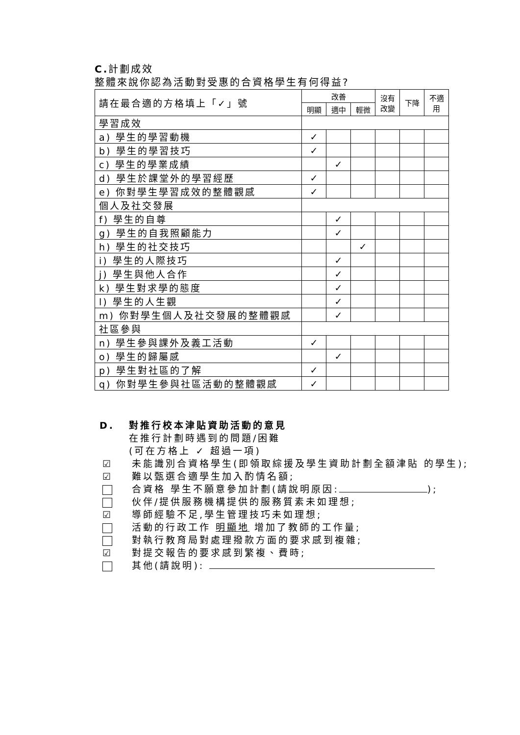C. 計劃成效
整體來說你認為活動對受惠的合資格學生有何得益?
| 請在最合適的方格填上「✓」號 | 改善 | | | 沒有 改變 | 下降 | 不適 用 |
| --- | --- | --- | --- | --- | --- | --- |
| | 明顯 | 適中 | 輕微 | | | |
| 學習成效 | | | | | | |
| a) 學生的學習動機 | ✓ | | | | | |
| b) 學生的學習技巧 | ✓ | | | | | |
| c) 學生的學業成績 | | ✓ | | | | |
| d) 學生於課堂外的學習經歷 | ✓ | | | | | |
| e) 你對學生學習成效的整體觀感 | ✓ | | | | | |
| 個人及社交發展 | | | | | | |
| f) 學生的自尊 | | ✓ | | | | |
| g) 學生的自我照顧能力 | | ✓ | | | | |
| h) 學生的社交技巧 | | | ✓ | | | |
| i) 學生的人際技巧 | | ✓ | | | | |
| j) 學生與他人合作 | | ✓ | | | | |
| k) 學生對求學的態度 | | ✓ | | | | |
| l) 學生的人生觀 | | ✓ | | | | |
| m) 你對學生個人及社交發展的整體觀感 | | ✓ | | | | |
| 社區參與 | | | | | | |
| n) 學生參與課外及義工活動 | ✓ | | | | | |
| o) 學生的歸屬感 | | ✓ | | | | |
| p) 學生對社區的了解 | ✓ | | | | | |
| q) 你對學生參與社區活動的整體觀感 | ✓ | | | | | |
D. 對推行校本津貼資助活動的意見
在推行計劃時遇到的問題/困難
(可在方格上 ✓ 超過一項)
☑ 未能識別合資格學生(即領取綜援及學生資助計劃全額津貼 的學生);
☑ 難以甄選合適學生加入酌情名額;
合資格 學生不願意參加計劃(請說明原因: );
伙伴/提供服務機構提供的服務質素未如理想;
☑ 導師經驗不足,學生管理技巧未如理想;
活動的行政工作 明顯地 增加了教師的工作量;
對執行教育局對處理撥款方面的要求感到複雜;
☑ 對提交報告的要求感到繁複、費時;
其他(請說明):